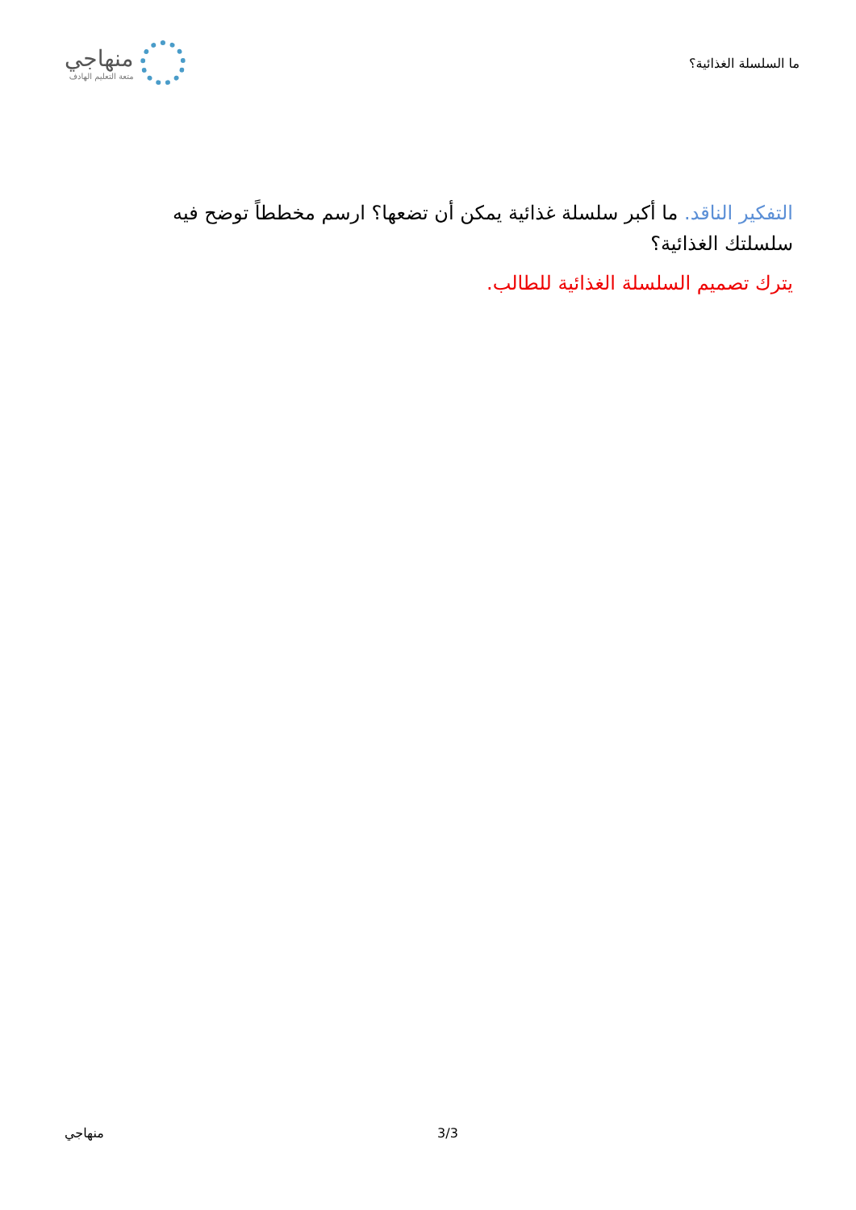ما السلسلة الغذائية؟
منهاجي
متعة التعليم الهادف
التفكير الناقد. ما أكبر سلسلة غذائية يمكن أن تضعها؟ ارسم مخططاً توضح فيه سلسلتك الغذائية؟
يترك تصميم السلسلة الغذائية للطالب.
منهاجي 3/3